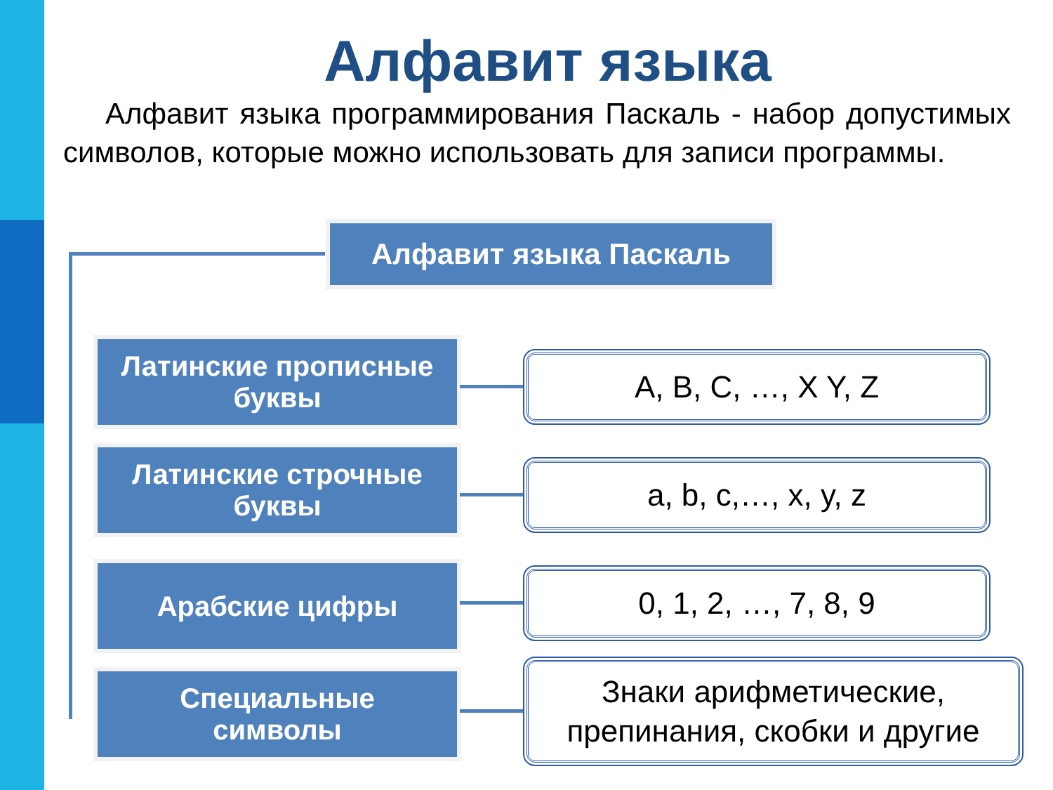Алфавит языка
Алфавит языка программирования Паскаль - набор допустимых символов, которые можно использовать для записи программы.
Алфавит языка Паскаль
Латинские прописные
буквы
Латинские строчные
буквы
Арабские цифры
Специальные
символы
A, B, C, …, X Y, Z
a, b, c,…, x, y, z
0, 1, 2, …, 7, 8, 9
Знаки арифметические,
препинания, скобки и другие